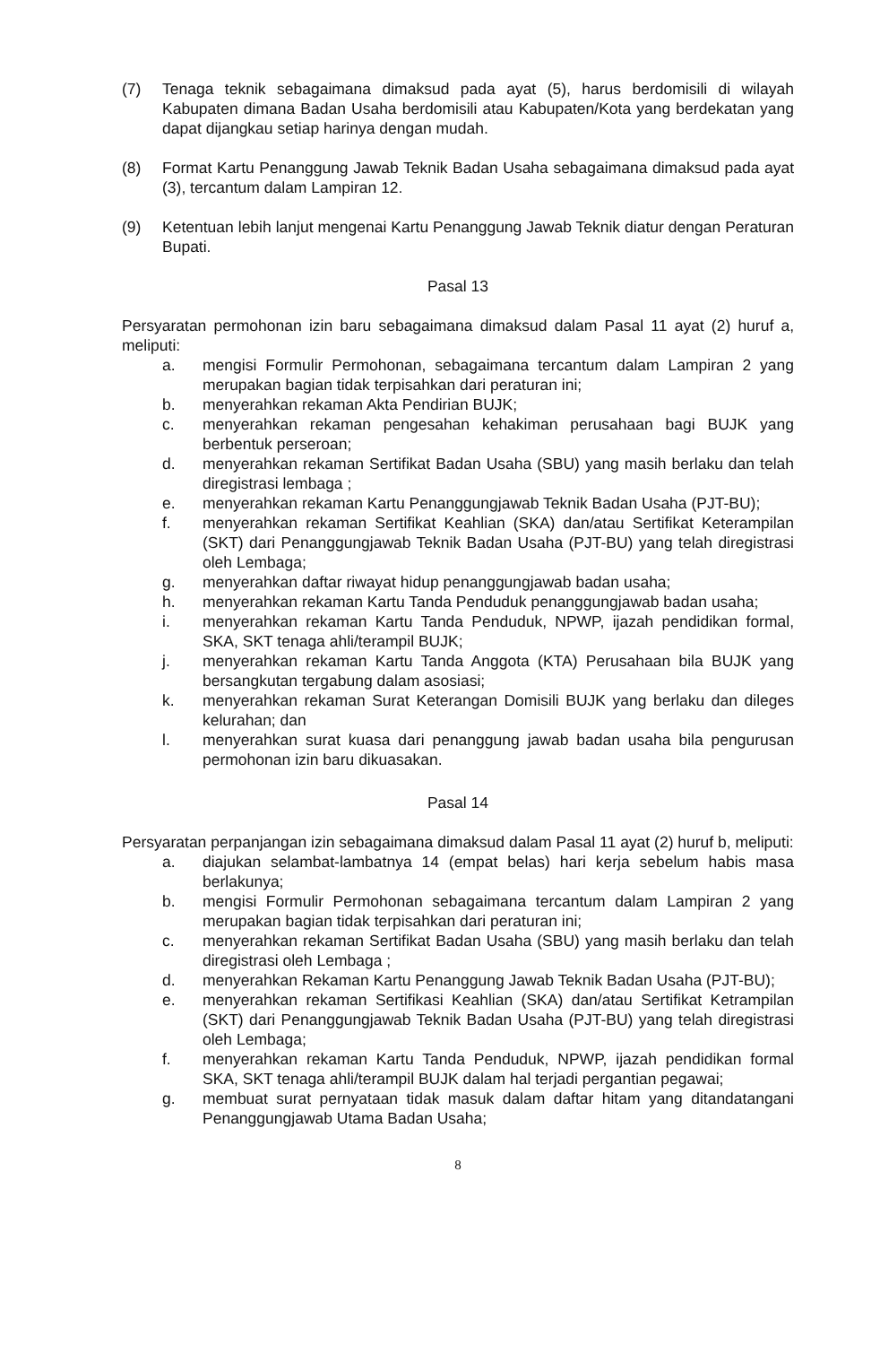(7) Tenaga teknik sebagaimana dimaksud pada ayat (5), harus berdomisili di wilayah Kabupaten dimana Badan Usaha berdomisili atau Kabupaten/Kota yang berdekatan yang dapat dijangkau setiap harinya dengan mudah.
(8) Format Kartu Penanggung Jawab Teknik Badan Usaha sebagaimana dimaksud pada ayat (3), tercantum dalam Lampiran 12.
(9) Ketentuan lebih lanjut mengenai Kartu Penanggung Jawab Teknik diatur dengan Peraturan Bupati.
Pasal 13
Persyaratan permohonan izin baru sebagaimana dimaksud dalam Pasal 11 ayat (2) huruf a, meliputi:
a. mengisi Formulir Permohonan, sebagaimana tercantum dalam Lampiran 2 yang merupakan bagian tidak terpisahkan dari peraturan ini;
b. menyerahkan rekaman Akta Pendirian BUJK;
c. menyerahkan rekaman pengesahan kehakiman perusahaan bagi BUJK yang berbentuk perseroan;
d. menyerahkan rekaman Sertifikat Badan Usaha (SBU) yang masih berlaku dan telah diregistrasi lembaga ;
e. menyerahkan rekaman Kartu Penanggungjawab Teknik Badan Usaha (PJT-BU);
f. menyerahkan rekaman Sertifikat Keahlian (SKA) dan/atau Sertifikat Keterampilan (SKT) dari Penanggungjawab Teknik Badan Usaha (PJT-BU) yang telah diregistrasi oleh Lembaga;
g. menyerahkan daftar riwayat hidup penanggungjawab badan usaha;
h. menyerahkan rekaman Kartu Tanda Penduduk penanggungjawab badan usaha;
i. menyerahkan rekaman Kartu Tanda Penduduk, NPWP, ijazah pendidikan formal, SKA, SKT tenaga ahli/terampil BUJK;
j. menyerahkan rekaman Kartu Tanda Anggota (KTA) Perusahaan bila BUJK yang bersangkutan tergabung dalam asosiasi;
k. menyerahkan rekaman Surat Keterangan Domisili BUJK yang berlaku dan dileges kelurahan; dan
l. menyerahkan surat kuasa dari penanggung jawab badan usaha bila pengurusan permohonan izin baru dikuasakan.
Pasal 14
Persyaratan perpanjangan izin sebagaimana dimaksud dalam Pasal 11 ayat (2) huruf b, meliputi:
a. diajukan selambat-lambatnya 14 (empat belas) hari kerja sebelum habis masa berlakunya;
b. mengisi Formulir Permohonan sebagaimana tercantum dalam Lampiran 2 yang merupakan bagian tidak terpisahkan dari peraturan ini;
c. menyerahkan rekaman Sertifikat Badan Usaha (SBU) yang masih berlaku dan telah diregistrasi oleh Lembaga ;
d. menyerahkan Rekaman Kartu Penanggung Jawab Teknik Badan Usaha (PJT-BU);
e. menyerahkan rekaman Sertifikasi Keahlian (SKA) dan/atau Sertifikat Ketrampilan (SKT) dari Penanggungjawab Teknik Badan Usaha (PJT-BU) yang telah diregistrasi oleh Lembaga;
f. menyerahkan rekaman Kartu Tanda Penduduk, NPWP, ijazah pendidikan formal SKA, SKT tenaga ahli/terampil BUJK dalam hal terjadi pergantian pegawai;
g. membuat surat pernyataan tidak masuk dalam daftar hitam yang ditandatangani Penanggungjawab Utama Badan Usaha;
8